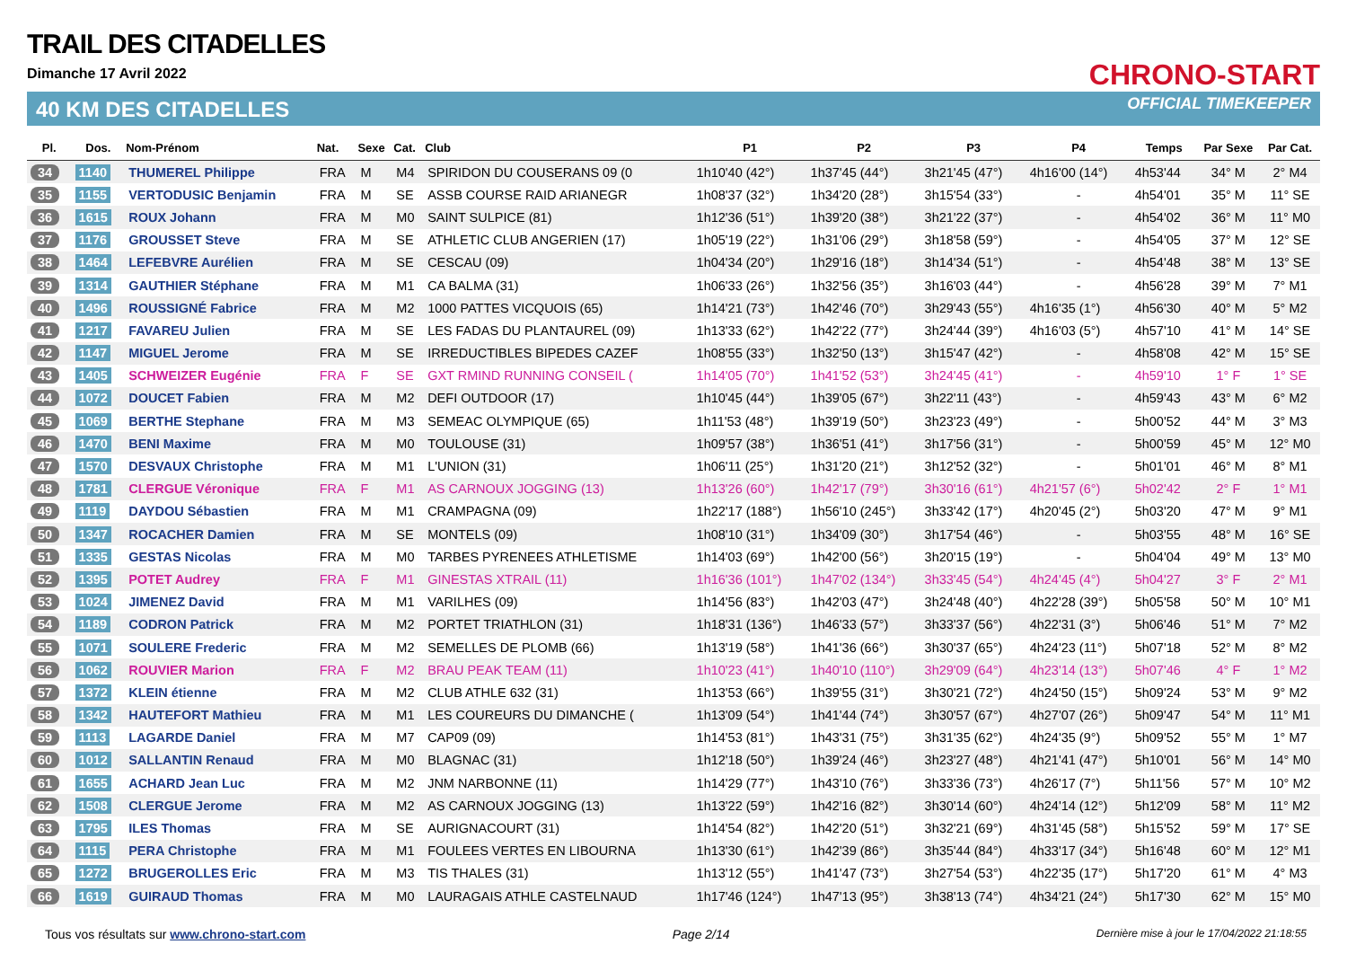TRAIL DES CITADELLES
Dimanche 17 Avril 2022
40 KM DES CITADELLES
CHRONO-START
OFFICIAL TIMEKEEPER
| Pl. | Dos. | Nom-Prénom | Nat. | Sexe | Cat. | Club | P1 | P2 | P3 | P4 | Temps | Par Sexe | Par Cat. |
| --- | --- | --- | --- | --- | --- | --- | --- | --- | --- | --- | --- | --- | --- |
| 34 | 1140 | THUMEREL Philippe | FRA | M | M4 | SPIRIDON DU COUSERANS 09 (0 | 1h10'40 (42°) | 1h37'45 (44°) | 3h21'45 (47°) | 4h16'00 (14°) | 4h53'44 | 34° M | 2° M4 |
| 35 | 1155 | VERTODUSIC Benjamin | FRA | M | SE | ASSB COURSE RAID ARIANEGR | 1h08'37 (32°) | 1h34'20 (28°) | 3h15'54 (33°) | - | 4h54'01 | 35° M | 11° SE |
| 36 | 1615 | ROUX Johann | FRA | M | M0 | SAINT SULPICE (81) | 1h12'36 (51°) | 1h39'20 (38°) | 3h21'22 (37°) | - | 4h54'02 | 36° M | 11° M0 |
| 37 | 1176 | GROUSSET Steve | FRA | M | SE | ATHLETIC CLUB ANGERIEN (17) | 1h05'19 (22°) | 1h31'06 (29°) | 3h18'58 (59°) | - | 4h54'05 | 37° M | 12° SE |
| 38 | 1464 | LEFEBVRE Aurélien | FRA | M | SE | CESCAU (09) | 1h04'34 (20°) | 1h29'16 (18°) | 3h14'34 (51°) | - | 4h54'48 | 38° M | 13° SE |
| 39 | 1314 | GAUTHIER Stéphane | FRA | M | M1 | CA BALMA (31) | 1h06'33 (26°) | 1h32'56 (35°) | 3h16'03 (44°) | - | 4h56'28 | 39° M | 7° M1 |
| 40 | 1496 | ROUSSIGNÉ Fabrice | FRA | M | M2 | 1000 PATTES VICQUOIS (65) | 1h14'21 (73°) | 1h42'46 (70°) | 3h29'43 (55°) | 4h16'35 (1°) | 4h56'30 | 40° M | 5° M2 |
| 41 | 1217 | FAVAREU Julien | FRA | M | SE | LES FADAS DU PLANTAUREL (09) | 1h13'33 (62°) | 1h42'22 (77°) | 3h24'44 (39°) | 4h16'03 (5°) | 4h57'10 | 41° M | 14° SE |
| 42 | 1147 | MIGUEL Jerome | FRA | M | SE | IRREDUCTIBLES BIPEDES CAZEF | 1h08'55 (33°) | 1h32'50 (13°) | 3h15'47 (42°) | - | 4h58'08 | 42° M | 15° SE |
| 43 | 1405 | SCHWEIZER Eugénie | FRA | F | SE | GXT RMIND RUNNING CONSEIL ( | 1h14'05 (70°) | 1h41'52 (53°) | 3h24'45 (41°) | - | 4h59'10 | 1° F | 1° SE |
| 44 | 1072 | DOUCET Fabien | FRA | M | M2 | DEFI OUTDOOR (17) | 1h10'45 (44°) | 1h39'05 (67°) | 3h22'11 (43°) | - | 4h59'43 | 43° M | 6° M2 |
| 45 | 1069 | BERTHE Stephane | FRA | M | M3 | SEMEAC OLYMPIQUE (65) | 1h11'53 (48°) | 1h39'19 (50°) | 3h23'23 (49°) | - | 5h00'52 | 44° M | 3° M3 |
| 46 | 1470 | BENI Maxime | FRA | M | M0 | TOULOUSE (31) | 1h09'57 (38°) | 1h36'51 (41°) | 3h17'56 (31°) | - | 5h00'59 | 45° M | 12° M0 |
| 47 | 1570 | DESVAUX Christophe | FRA | M | M1 | L'UNION (31) | 1h06'11 (25°) | 1h31'20 (21°) | 3h12'52 (32°) | - | 5h01'01 | 46° M | 8° M1 |
| 48 | 1781 | CLERGUE Véronique | FRA | F | M1 | AS CARNOUX JOGGING (13) | 1h13'26 (60°) | 1h42'17 (79°) | 3h30'16 (61°) | 4h21'57 (6°) | 5h02'42 | 2° F | 1° M1 |
| 49 | 1119 | DAYDOU Sébastien | FRA | M | M1 | CRAMPAGNA (09) | 1h22'17 (188°) | 1h56'10 (245°) | 3h33'42 (17°) | 4h20'45 (2°) | 5h03'20 | 47° M | 9° M1 |
| 50 | 1347 | ROCACHER Damien | FRA | M | SE | MONTELS (09) | 1h08'10 (31°) | 1h34'09 (30°) | 3h17'54 (46°) | - | 5h03'55 | 48° M | 16° SE |
| 51 | 1335 | GESTAS Nicolas | FRA | M | M0 | TARBES PYRENEES ATHLETISME | 1h14'03 (69°) | 1h42'00 (56°) | 3h20'15 (19°) | - | 5h04'04 | 49° M | 13° M0 |
| 52 | 1395 | POTET Audrey | FRA | F | M1 | GINESTAS XTRAIL (11) | 1h16'36 (101°) | 1h47'02 (134°) | 3h33'45 (54°) | 4h24'45 (4°) | 5h04'27 | 3° F | 2° M1 |
| 53 | 1024 | JIMENEZ David | FRA | M | M1 | VARILHES (09) | 1h14'56 (83°) | 1h42'03 (47°) | 3h24'48 (40°) | 4h22'28 (39°) | 5h05'58 | 50° M | 10° M1 |
| 54 | 1189 | CODRON Patrick | FRA | M | M2 | PORTET TRIATHLON (31) | 1h18'31 (136°) | 1h46'33 (57°) | 3h33'37 (56°) | 4h22'31 (3°) | 5h06'46 | 51° M | 7° M2 |
| 55 | 1071 | SOULERE Frederic | FRA | M | M2 | SEMELLES DE PLOMB (66) | 1h13'19 (58°) | 1h41'36 (66°) | 3h30'37 (65°) | 4h24'23 (11°) | 5h07'18 | 52° M | 8° M2 |
| 56 | 1062 | ROUVIER Marion | FRA | F | M2 | BRAU PEAK TEAM (11) | 1h10'23 (41°) | 1h40'10 (110°) | 3h29'09 (64°) | 4h23'14 (13°) | 5h07'46 | 4° F | 1° M2 |
| 57 | 1372 | KLEIN étienne | FRA | M | M2 | CLUB ATHLE 632 (31) | 1h13'53 (66°) | 1h39'55 (31°) | 3h30'21 (72°) | 4h24'50 (15°) | 5h09'24 | 53° M | 9° M2 |
| 58 | 1342 | HAUTEFORT Mathieu | FRA | M | M1 | LES COUREURS DU DIMANCHE ( | 1h13'09 (54°) | 1h41'44 (74°) | 3h30'57 (67°) | 4h27'07 (26°) | 5h09'47 | 54° M | 11° M1 |
| 59 | 1113 | LAGARDE Daniel | FRA | M | M7 | CAP09 (09) | 1h14'53 (81°) | 1h43'31 (75°) | 3h31'35 (62°) | 4h24'35 (9°) | 5h09'52 | 55° M | 1° M7 |
| 60 | 1012 | SALLANTIN Renaud | FRA | M | M0 | BLAGNAC (31) | 1h12'18 (50°) | 1h39'24 (46°) | 3h23'27 (48°) | 4h21'41 (47°) | 5h10'01 | 56° M | 14° M0 |
| 61 | 1655 | ACHARD Jean Luc | FRA | M | M2 | JNM NARBONNE (11) | 1h14'29 (77°) | 1h43'10 (76°) | 3h33'36 (73°) | 4h26'17 (7°) | 5h11'56 | 57° M | 10° M2 |
| 62 | 1508 | CLERGUE Jerome | FRA | M | M2 | AS CARNOUX JOGGING (13) | 1h13'22 (59°) | 1h42'16 (82°) | 3h30'14 (60°) | 4h24'14 (12°) | 5h12'09 | 58° M | 11° M2 |
| 63 | 1795 | ILES Thomas | FRA | M | SE | AURIGNACOURT (31) | 1h14'54 (82°) | 1h42'20 (51°) | 3h32'21 (69°) | 4h31'45 (58°) | 5h15'52 | 59° M | 17° SE |
| 64 | 1115 | PERA Christophe | FRA | M | M1 | FOULEES VERTES EN LIBOURNA | 1h13'30 (61°) | 1h42'39 (86°) | 3h35'44 (84°) | 4h33'17 (34°) | 5h16'48 | 60° M | 12° M1 |
| 65 | 1272 | BRUGEROLLES Eric | FRA | M | M3 | TIS THALES (31) | 1h13'12 (55°) | 1h41'47 (73°) | 3h27'54 (53°) | 4h22'35 (17°) | 5h17'20 | 61° M | 4° M3 |
| 66 | 1619 | GUIRAUD Thomas | FRA | M | M0 | LAURAGAIS ATHLE CASTELNAUD | 1h17'46 (124°) | 1h47'13 (95°) | 3h38'13 (74°) | 4h34'21 (24°) | 5h17'30 | 62° M | 15° M0 |
Tous vos résultats sur www.chrono-start.com Page 2/14 Dernière mise à jour le 17/04/2022 21:18:55